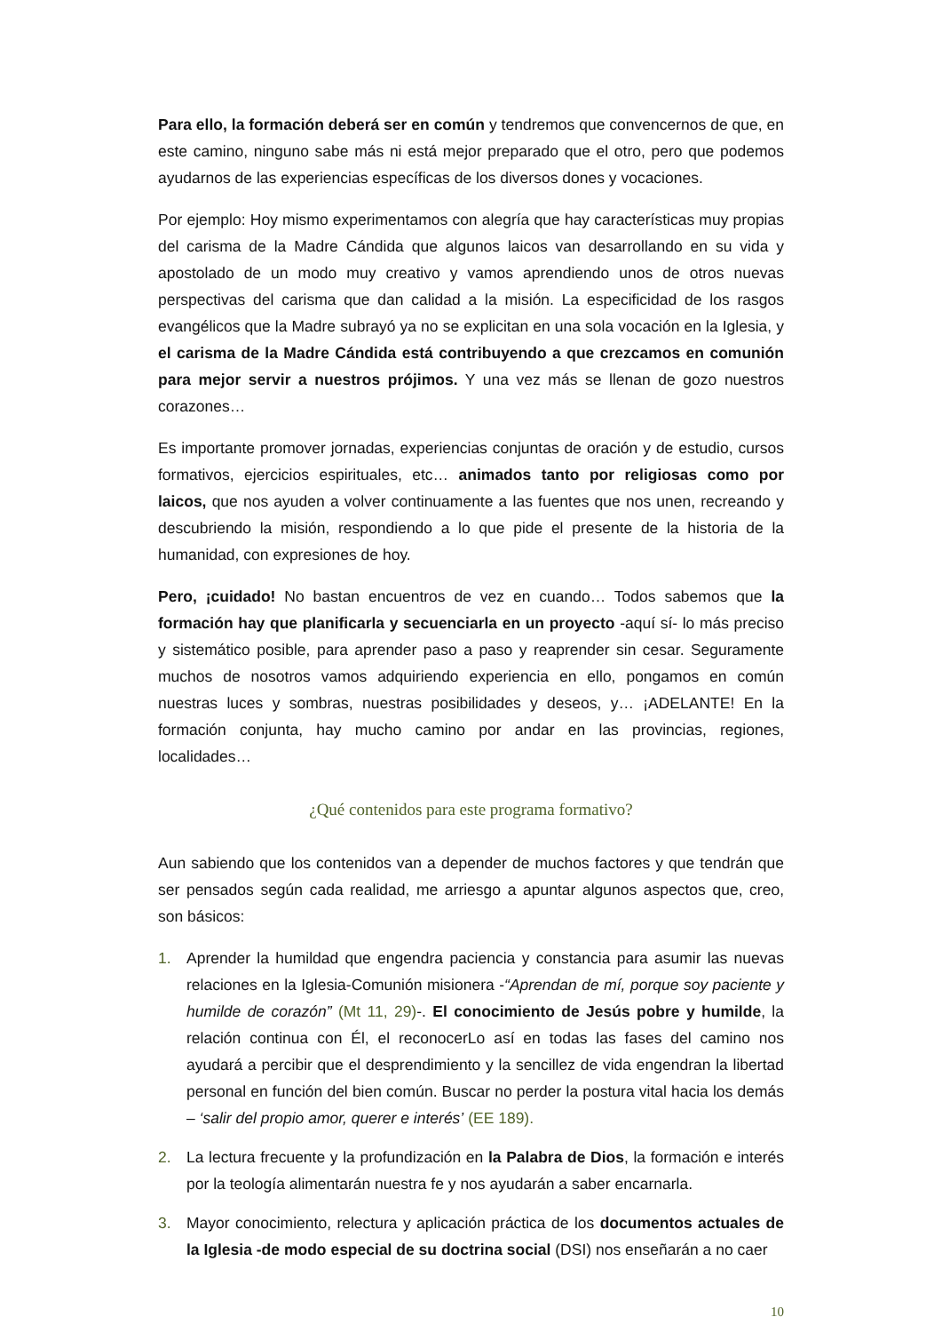Para ello, la formación deberá ser en común y tendremos que convencernos de que, en este camino, ninguno sabe más ni está mejor preparado que el otro, pero que podemos ayudarnos de las experiencias específicas de los diversos dones y vocaciones.
Por ejemplo: Hoy mismo experimentamos con alegría que hay características muy propias del carisma de la Madre Cándida que algunos laicos van desarrollando en su vida y apostolado de un modo muy creativo y vamos aprendiendo unos de otros nuevas perspectivas del carisma que dan calidad a la misión. La especificidad de los rasgos evangélicos que la Madre subrayó ya no se explicitan en una sola vocación en la Iglesia, y el carisma de la Madre Cándida está contribuyendo a que crezcamos en comunión para mejor servir a nuestros prójimos. Y una vez más se llenan de gozo nuestros corazones…
Es importante promover jornadas, experiencias conjuntas de oración y de estudio, cursos formativos, ejercicios espirituales, etc… animados tanto por religiosas como por laicos, que nos ayuden a volver continuamente a las fuentes que nos unen, recreando y descubriendo la misión, respondiendo a lo que pide el presente de la historia de la humanidad, con expresiones de hoy.
Pero, ¡cuidado! No bastan encuentros de vez en cuando… Todos sabemos que la formación hay que planificarla y secuenciarla en un proyecto -aquí sí- lo más preciso y sistemático posible, para aprender paso a paso y reaprender sin cesar. Seguramente muchos de nosotros vamos adquiriendo experiencia en ello, pongamos en común nuestras luces y sombras, nuestras posibilidades y deseos, y… ¡ADELANTE! En la formación conjunta, hay mucho camino por andar en las provincias, regiones, localidades…
¿Qué contenidos para este programa formativo?
Aun sabiendo que los contenidos van a depender de muchos factores y que tendrán que ser pensados según cada realidad, me arriesgo a apuntar algunos aspectos que, creo, son básicos:
1. Aprender la humildad que engendra paciencia y constancia para asumir las nuevas relaciones en la Iglesia-Comunión misionera -“Aprendan de mí, porque soy paciente y humilde de corazón” (Mt 11, 29)-. El conocimiento de Jesús pobre y humilde, la relación continua con Él, el reconocerLo así en todas las fases del camino nos ayudará a percibir que el desprendimiento y la sencillez de vida engendran la libertad personal en función del bien común. Buscar no perder la postura vital hacia los demás – ‘salir del propio amor, querer e interés’ (EE 189).
2. La lectura frecuente y la profundización en la Palabra de Dios, la formación e interés por la teología alimentarán nuestra fe y nos ayudarán a saber encarnarla.
3. Mayor conocimiento, relectura y aplicación práctica de los documentos actuales de la Iglesia -de modo especial de su doctrina social (DSI) nos enseñarán a no caer
10